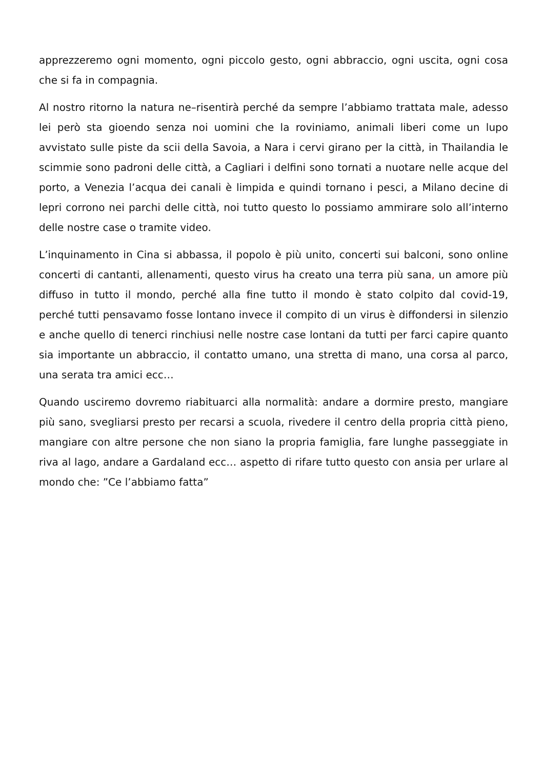apprezzeremo ogni momento, ogni piccolo gesto, ogni abbraccio, ogni uscita, ogni cosa che si fa in compagnia.
Al nostro ritorno la natura ne–risentirà perché da sempre l’abbiamo trattata male, adesso lei però sta gioendo senza noi uomini che la roviniamo, animali liberi come un lupo avvistato sulle piste da scii della Savoia, a Nara i cervi girano per la città, in Thailandia le scimmie sono padroni delle città, a Cagliari i delfini sono tornati a nuotare nelle acque del porto, a Venezia l’acqua dei canali è limpida e quindi tornano i pesci, a Milano decine di lepri corrono nei parchi delle città, noi tutto questo lo possiamo ammirare solo all’interno delle nostre case o tramite video.
L’inquinamento in Cina si abbassa, il popolo è più unito, concerti sui balconi, sono online concerti di cantanti, allenamenti, questo virus ha creato una terra più sana, un amore più diffuso in tutto il mondo, perché alla fine tutto il mondo è stato colpito dal covid-19, perché tutti pensavamo fosse lontano invece il compito di un virus è diffondersi in silenzio e anche quello di tenerci rinchiusi nelle nostre case lontani da tutti per farci capire quanto sia importante un abbraccio, il contatto umano, una stretta di mano, una corsa al parco, una serata tra amici ecc…
Quando usciremo dovremo riabituarci alla normalità: andare a dormire presto, mangiare più sano, svegliarsi presto per recarsi a scuola, rivedere il centro della propria città pieno, mangiare con altre persone che non siano la propria famiglia, fare lunghe passeggiate in riva al lago, andare a Gardaland ecc… aspetto di rifare tutto questo con ansia per urlare al mondo che: ”Ce l’abbiamo fatta”